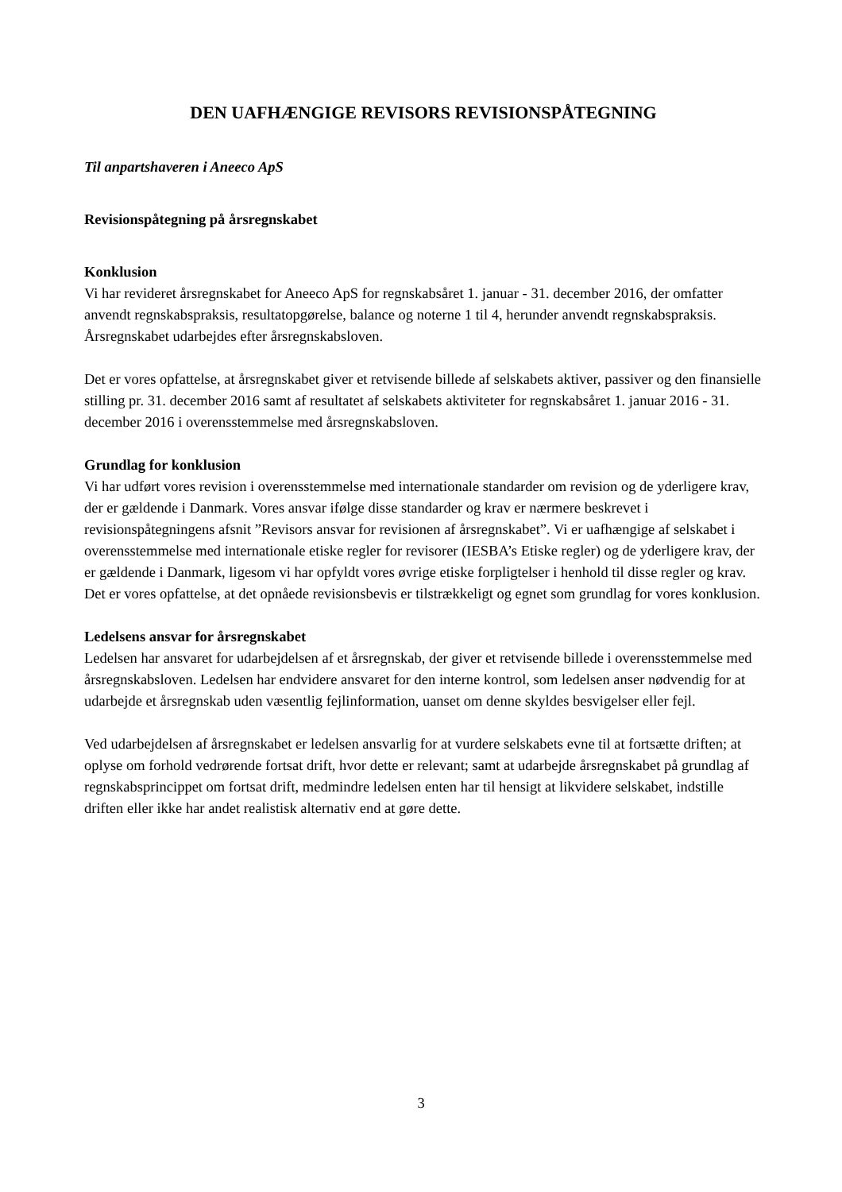DEN UAFHÆNGIGE REVISORS REVISIONSPÅTEGNING
Til anpartshaveren i Aneeco ApS
Revisionspåtegning på årsregnskabet
Konklusion
Vi har revideret årsregnskabet for Aneeco ApS for regnskabsåret 1. januar - 31. december 2016, der omfatter anvendt regnskabspraksis, resultatopgørelse, balance og noterne 1 til 4, herunder anvendt regnskabspraksis. Årsregnskabet udarbejdes efter årsregnskabsloven.
Det er vores opfattelse, at årsregnskabet giver et retvisende billede af selskabets aktiver, passiver og den finansielle stilling pr. 31. december 2016 samt af resultatet af selskabets aktiviteter for regnskabsåret 1. januar 2016 - 31. december 2016 i overensstemmelse med årsregnskabsloven.
Grundlag for konklusion
Vi har udført vores revision i overensstemmelse med internationale standarder om revision og de yderligere krav, der er gældende i Danmark. Vores ansvar ifølge disse standarder og krav er nærmere beskrevet i revisionspåtegningens afsnit ”Revisors ansvar for revisionen af årsregnskabet”. Vi er uafhængige af selskabet i overensstemmelse med internationale etiske regler for revisorer (IESBA’s Etiske regler) og de yderligere krav, der er gældende i Danmark, ligesom vi har opfyldt vores øvrige etiske forpligtelser i henhold til disse regler og krav. Det er vores opfattelse, at det opnåede revisionsbevis er tilstrækkeligt og egnet som grundlag for vores konklusion.
Ledelsens ansvar for årsregnskabet
Ledelsen har ansvaret for udarbejdelsen af et årsregnskab, der giver et retvisende billede i overensstemmelse med årsregnskabsloven. Ledelsen har endvidere ansvaret for den interne kontrol, som ledelsen anser nødvendig for at udarbejde et årsregnskab uden væsentlig fejlinformation, uanset om denne skyldes besvigelser eller fejl.
Ved udarbejdelsen af årsregnskabet er ledelsen ansvarlig for at vurdere selskabets evne til at fortsætte driften; at oplyse om forhold vedrørende fortsat drift, hvor dette er relevant; samt at udarbejde årsregnskabet på grundlag af regnskabsprincippet om fortsat drift, medmindre ledelsen enten har til hensigt at likvidere selskabet, indstille driften eller ikke har andet realistisk alternativ end at gøre dette.
3